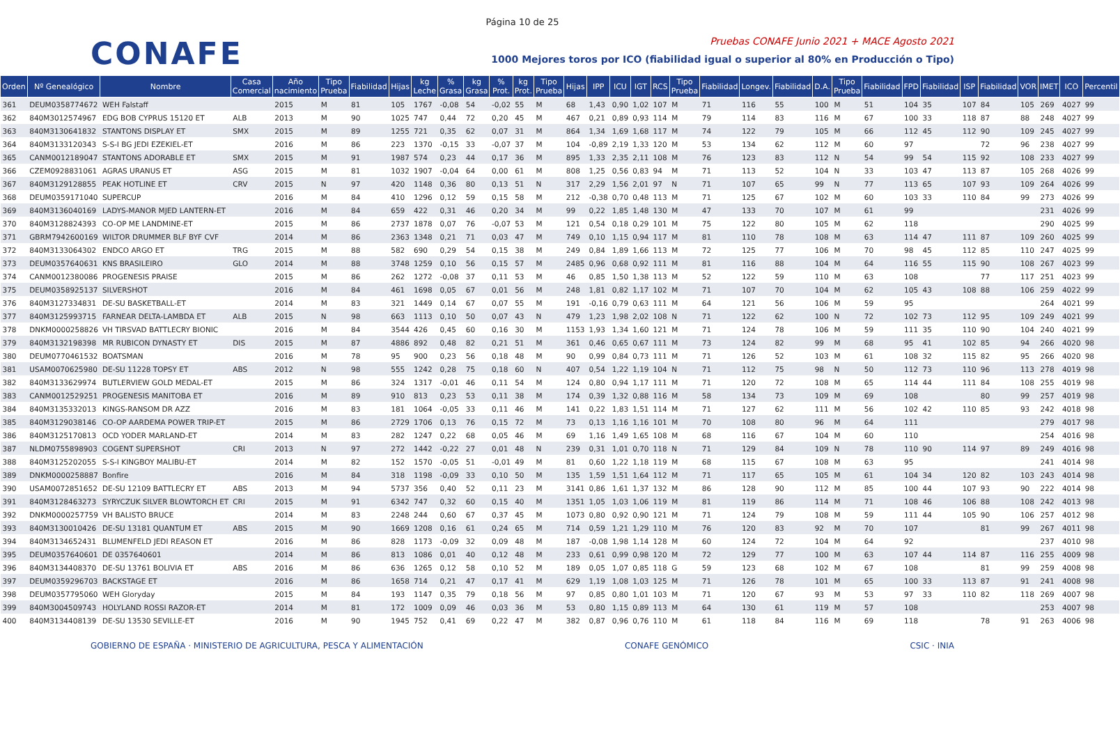Página 10 de 25
CONAFE
Pruebas CONAFE Junio 2021 + MACE Agosto 2021
1000 Mejores toros por ICO (fiabilidad igual o superior al 80% en Producción o Tipo)
| Orden | Nº Genealógico | Nombre | Casa Comercial | Año nacimiento | Tipo Prueba | Fiabilidad | Hijas | kg Leche | % Grasa | kg Grasa | % Prot. | kg Prot. | Tipo Prueba | Hijas | IPP | ICU | IGT | RCS | Tipo Prueba | Fiabilidad | Longev. | Fiabilidad | D.A. | Tipo Prueba | Fiabilidad | FPD | Fiabilidad | ISP | Fiabilidad | VOR | IMET | ICO | Percentil |
| --- | --- | --- | --- | --- | --- | --- | --- | --- | --- | --- | --- | --- | --- | --- | --- | --- | --- | --- | --- | --- | --- | --- | --- | --- | --- | --- | --- | --- | --- | --- | --- | --- | --- |
| 361 | DEUM0358774672 | WEH Falstaff | | 2015 | M | 81 | 105 | 1767 | -0,08 | 54 | -0,02 | 55 | M | 68 | 1,43 | 0,90 | 1,02 | 107 | M | 71 | 116 | 55 | 100 | M | 51 | 104 | 35 | 107 | 84 | 105 | 269 | 4027 | 99 |
| 362 | 840M3012574967 | EDG BOB CYPRUS 15120 ET | ALB | 2013 | M | 90 | 1025 | 747 | 0,44 | 72 | 0,20 | 45 | M | 467 | 0,21 | 0,89 | 0,93 | 114 | M | 79 | 114 | 83 | 116 | M | 67 | 100 | 33 | 118 | 87 | 88 | 248 | 4027 | 99 |
| 363 | 840M3130641832 | STANTONS DISPLAY ET | SMX | 2015 | M | 89 | 1255 | 721 | 0,35 | 62 | 0,07 | 31 | M | 864 | 1,34 | 1,69 | 1,68 | 117 | M | 74 | 122 | 79 | 105 | M | 66 | 112 | 45 | 112 | 90 | 109 | 245 | 4027 | 99 |
| 364 | 840M3133120343 | S-S-I BG JEDI EZEKIEL-ET | | 2016 | M | 86 | 223 | 1370 | -0,15 | 33 | -0,07 | 37 | M | 104 | -0,89 | 2,19 | 1,33 | 120 | M | 53 | 134 | 62 | 112 | M | 60 | 97 | | | 72 | 96 | 238 | 4027 | 99 |
| 365 | CANM0012189047 | STANTONS ADORABLE ET | SMX | 2015 | M | 91 | 1987 | 574 | 0,23 | 44 | 0,17 | 36 | M | 895 | 1,33 | 2,35 | 2,11 | 108 | M | 76 | 123 | 83 | 112 | N | 54 | 99 | 54 | 115 | 92 | 108 | 233 | 4027 | 99 |
| 366 | CZEM0928831061 | AGRAS URANUS ET | ASG | 2015 | M | 81 | 1032 | 1907 | -0,04 | 64 | 0,00 | 61 | M | 808 | 1,25 | 0,56 | 0,83 | 94 | M | 71 | 113 | 52 | 104 | N | 33 | 103 | 47 | 113 | 87 | 105 | 268 | 4026 | 99 |
| 367 | 840M3129128855 | PEAK HOTLINE ET | CRV | 2015 | N | 97 | 420 | 1148 | 0,36 | 80 | 0,13 | 51 | N | 317 | 2,29 | 1,56 | 2,01 | 97 | N | 71 | 107 | 65 | 99 | N | 77 | 113 | 65 | 107 | 93 | 109 | 264 | 4026 | 99 |
| 368 | DEUM0359171040 | SUPERCUP | | 2016 | M | 84 | 410 | 1296 | 0,12 | 59 | 0,15 | 58 | M | 212 | -0,38 | 0,70 | 0,48 | 113 | M | 71 | 125 | 67 | 102 | M | 60 | 103 | 33 | 110 | 84 | 99 | 273 | 4026 | 99 |
| 369 | 840M3136040169 | LADYS-MANOR MJED LANTERN-ET | | 2016 | M | 84 | 659 | 422 | 0,31 | 46 | 0,20 | 34 | M | 99 | 0,22 | 1,85 | 1,48 | 130 | M | 47 | 133 | 70 | 107 | M | 61 | 99 | | | | | 231 | 4026 | 99 |
| 370 | 840M3128824393 | CO-OP ME LANDMINE-ET | | 2015 | M | 86 | 2737 | 1878 | 0,07 | 76 | -0,07 | 53 | M | 121 | 0,54 | 0,18 | 0,29 | 101 | M | 75 | 122 | 80 | 105 | M | 62 | 118 | | | | | 290 | 4025 | 99 |
| 371 | GBRM7942600169 | WILTOR DRUMMER BLF BYF CVF | | 2014 | M | 86 | 2363 | 1348 | 0,21 | 71 | 0,03 | 47 | M | 749 | 0,10 | 1,15 | 0,94 | 117 | M | 81 | 110 | 78 | 108 | M | 63 | 114 | 47 | 111 | 87 | 109 | 260 | 4025 | 99 |
| 372 | 840M3133064302 | ENDCO ARGO ET | TRG | 2015 | M | 88 | 582 | 690 | 0,29 | 54 | 0,15 | 38 | M | 249 | 0,84 | 1,89 | 1,66 | 113 | M | 72 | 125 | 77 | 106 | M | 70 | 98 | 45 | 112 | 85 | 110 | 247 | 4025 | 99 |
| 373 | DEUM0357640631 | KNS BRASILEIRO | GLO | 2014 | M | 88 | 3748 | 1259 | 0,10 | 56 | 0,15 | 57 | M | 2485 | 0,96 | 0,68 | 0,92 | 111 | M | 81 | 116 | 88 | 104 | M | 64 | 116 | 55 | 115 | 90 | 108 | 267 | 4023 | 99 |
| 374 | CANM0012380086 | PROGENESIS PRAISE | | 2015 | M | 86 | 262 | 1272 | -0,08 | 37 | 0,11 | 53 | M | 46 | 0,85 | 1,50 | 1,38 | 113 | M | 52 | 122 | 59 | 110 | M | 63 | 108 | | | 77 | 117 | 251 | 4023 | 99 |
| 375 | DEUM0358925137 | SILVERSHOT | | 2016 | M | 84 | 461 | 1698 | 0,05 | 67 | 0,01 | 56 | M | 248 | 1,81 | 0,82 | 1,17 | 102 | M | 71 | 107 | 70 | 104 | M | 62 | 105 | 43 | 108 | 88 | 106 | 259 | 4022 | 99 |
| 376 | 840M3127334831 | DE-SU BASKETBALL-ET | | 2014 | M | 83 | 321 | 1449 | 0,14 | 67 | 0,07 | 55 | M | 191 | -0,16 | 0,79 | 0,63 | 111 | M | 64 | 121 | 56 | 106 | M | 59 | 95 | | | | | 264 | 4021 | 99 |
| 377 | 840M3125993715 | FARNEAR DELTA-LAMBDA ET | ALB | 2015 | N | 98 | 663 | 1113 | 0,10 | 50 | 0,07 | 43 | N | 479 | 1,23 | 1,98 | 2,02 | 108 | N | 71 | 122 | 62 | 100 | N | 72 | 102 | 73 | 112 | 95 | 109 | 249 | 4021 | 99 |
| 378 | DNKM0000258826 | VH TIRSVAD BATTLECRY BIONIC | | 2016 | M | 84 | 3544 | 426 | 0,45 | 60 | 0,16 | 30 | M | 1153 | 1,93 | 1,34 | 1,60 | 121 | M | 71 | 124 | 78 | 106 | M | 59 | 111 | 35 | 110 | 90 | 104 | 240 | 4021 | 99 |
| 379 | 840M3132198398 | MR RUBICON DYNASTY ET | DIS | 2015 | M | 87 | 4886 | 892 | 0,48 | 82 | 0,21 | 51 | M | 361 | 0,46 | 0,65 | 0,67 | 111 | M | 73 | 124 | 82 | 99 | M | 68 | 95 | 41 | 102 | 85 | 94 | 266 | 4020 | 98 |
| 380 | DEUM0770461532 | BOATSMAN | | 2016 | M | 78 | 95 | 900 | 0,23 | 56 | 0,18 | 48 | M | 90 | 0,99 | 0,84 | 0,73 | 111 | M | 71 | 126 | 52 | 103 | M | 61 | 108 | 32 | 115 | 82 | 95 | 266 | 4020 | 98 |
| 381 | USAM0070625980 | DE-SU 11228 TOPSY ET | ABS | 2012 | N | 98 | 555 | 1242 | 0,28 | 75 | 0,18 | 60 | N | 407 | 0,54 | 1,22 | 1,19 | 104 | N | 71 | 112 | 75 | 98 | N | 50 | 112 | 73 | 110 | 96 | 113 | 278 | 4019 | 98 |
| 382 | 840M3133629974 | BUTLERVIEW GOLD MEDAL-ET | | 2015 | M | 86 | 324 | 1317 | -0,01 | 46 | 0,11 | 54 | M | 124 | 0,80 | 0,94 | 1,17 | 111 | M | 71 | 120 | 72 | 108 | M | 65 | 114 | 44 | 111 | 84 | 108 | 255 | 4019 | 98 |
| 383 | CANM0012529251 | PROGENESIS MANITOBA ET | | 2016 | M | 89 | 910 | 813 | 0,23 | 53 | 0,11 | 38 | M | 174 | 0,39 | 1,32 | 0,88 | 116 | M | 58 | 134 | 73 | 109 | M | 69 | 108 | | | 80 | 99 | 257 | 4019 | 98 |
| 384 | 840M3135332013 | KINGS-RANSOM DR AZZ | | 2016 | M | 83 | 181 | 1064 | -0,05 | 33 | 0,11 | 46 | M | 141 | 0,22 | 1,83 | 1,51 | 114 | M | 71 | 127 | 62 | 111 | M | 56 | 102 | 42 | 110 | 85 | 93 | 242 | 4018 | 98 |
| 385 | 840M3129038146 | CO-OP AARDEMA POWER TRIP-ET | | 2015 | M | 86 | 2729 | 1706 | 0,13 | 76 | 0,15 | 72 | M | 73 | 0,13 | 1,16 | 1,16 | 101 | M | 70 | 108 | 80 | 96 | M | 64 | 111 | | | | | 279 | 4017 | 98 |
| 386 | 840M3125170813 | OCD YODER MARLAND-ET | | 2014 | M | 83 | 282 | 1247 | 0,22 | 68 | 0,05 | 46 | M | 69 | 1,16 | 1,49 | 1,65 | 108 | M | 68 | 116 | 67 | 104 | M | 60 | 110 | | | | | 254 | 4016 | 98 |
| 387 | NLDM0755898903 | COGENT SUPERSHOT | CRI | 2013 | N | 97 | 272 | 1442 | -0,22 | 27 | 0,01 | 48 | N | 239 | 0,31 | 1,01 | 0,70 | 118 | N | 71 | 129 | 84 | 109 | N | 78 | 110 | 90 | 114 | 97 | 89 | 249 | 4016 | 98 |
| 388 | 840M3125202055 | S-S-I KINGBOY MALIBU-ET | | 2014 | M | 82 | 152 | 1570 | -0,05 | 51 | -0,01 | 49 | M | 81 | 0,60 | 1,22 | 1,18 | 119 | M | 68 | 115 | 67 | 108 | M | 63 | 95 | | | | | 241 | 4014 | 98 |
| 389 | DNKM0000258887 | Bonfire | | 2016 | M | 84 | 318 | 1198 | -0,09 | 33 | 0,10 | 50 | M | 135 | 1,59 | 1,51 | 1,64 | 112 | M | 71 | 117 | 65 | 105 | M | 61 | 104 | 34 | 120 | 82 | 103 | 243 | 4014 | 98 |
| 390 | USAM0072851652 | DE-SU 12109 BATTLECRY ET | ABS | 2013 | M | 94 | 5737 | 356 | 0,40 | 52 | 0,11 | 23 | M | 3141 | 0,86 | 1,61 | 1,37 | 132 | M | 86 | 128 | 90 | 112 | M | 85 | 100 | 44 | 107 | 93 | 90 | 222 | 4014 | 98 |
| 391 | 840M3128463273 | SYRYCZUK SILVER BLOWTORCH ET | CRI | 2015 | M | 91 | 6342 | 747 | 0,32 | 60 | 0,15 | 40 | M | 1351 | 1,05 | 1,03 | 1,06 | 119 | M | 81 | 119 | 86 | 114 | M | 71 | 108 | 46 | 106 | 88 | 108 | 242 | 4013 | 98 |
| 392 | DNKM0000257759 | VH BALISTO BRUCE | | 2014 | M | 83 | 2248 | 244 | 0,60 | 67 | 0,37 | 45 | M | 1073 | 0,80 | 0,92 | 0,90 | 121 | M | 71 | 124 | 79 | 108 | M | 59 | 111 | 44 | 105 | 90 | 106 | 257 | 4012 | 98 |
| 393 | 840M3130010426 | DE-SU 13181 QUANTUM ET | ABS | 2015 | M | 90 | 1669 | 1208 | 0,16 | 61 | 0,24 | 65 | M | 714 | 0,59 | 1,21 | 1,29 | 110 | M | 76 | 120 | 83 | 92 | M | 70 | 107 | | | 81 | 99 | 267 | 4011 | 98 |
| 394 | 840M3134652431 | BLUMENFELD JEDI REASON ET | | 2016 | M | 86 | 828 | 1173 | -0,09 | 32 | 0,09 | 48 | M | 187 | -0,08 | 1,98 | 1,14 | 128 | M | 60 | 124 | 72 | 104 | M | 64 | 92 | | | | | 237 | 4010 | 98 |
| 395 | DEUM0357640601 | DE 0357640601 | | 2014 | M | 86 | 813 | 1086 | 0,01 | 40 | 0,12 | 48 | M | 233 | 0,61 | 0,99 | 0,98 | 120 | M | 72 | 129 | 77 | 100 | M | 63 | 107 | 44 | 114 | 87 | 116 | 255 | 4009 | 98 |
| 396 | 840M3134408370 | DE-SU 13761 BOLIVIA ET | ABS | 2016 | M | 86 | 636 | 1265 | 0,12 | 58 | 0,10 | 52 | M | 189 | 0,05 | 1,07 | 0,85 | 118 | G | 59 | 123 | 68 | 102 | M | 67 | 108 | | | 81 | 99 | 259 | 4008 | 98 |
| 397 | DEUM0359296703 | BACKSTAGE ET | | 2016 | M | 86 | 1658 | 714 | 0,21 | 47 | 0,17 | 41 | M | 629 | 1,19 | 1,08 | 1,03 | 125 | M | 71 | 126 | 78 | 101 | M | 65 | 100 | 33 | 113 | 87 | 91 | 241 | 4008 | 98 |
| 398 | DEUM0357795060 | WEH Gloryday | | 2015 | M | 84 | 193 | 1147 | 0,35 | 79 | 0,18 | 56 | M | 97 | 0,85 | 0,80 | 1,01 | 103 | M | 71 | 120 | 67 | 93 | M | 53 | 97 | 33 | 110 | 82 | 118 | 269 | 4007 | 98 |
| 399 | 840M3004509743 | HOLYLAND ROSSI RAZOR-ET | | 2014 | M | 81 | 172 | 1009 | 0,09 | 46 | 0,03 | 36 | M | 53 | 0,80 | 1,15 | 0,89 | 113 | M | 64 | 130 | 61 | 119 | M | 57 | 108 | | | | | 253 | 4007 | 98 |
| 400 | 840M3134408139 | DE-SU 13530 SEVILLE-ET | | 2016 | M | 90 | 1945 | 752 | 0,41 | 69 | 0,22 | 47 | M | 382 | 0,87 | 0,96 | 0,76 | 110 | M | 61 | 118 | 84 | 116 | M | 69 | 118 | | | 78 | 91 | 263 | 4006 | 98 |
GOBIERNO DE ESPAÑA · MINISTERIO DE AGRICULTURA, PESCA Y ALIMENTACIÓN
CONAFE GENÓMICO CSIC · INIA